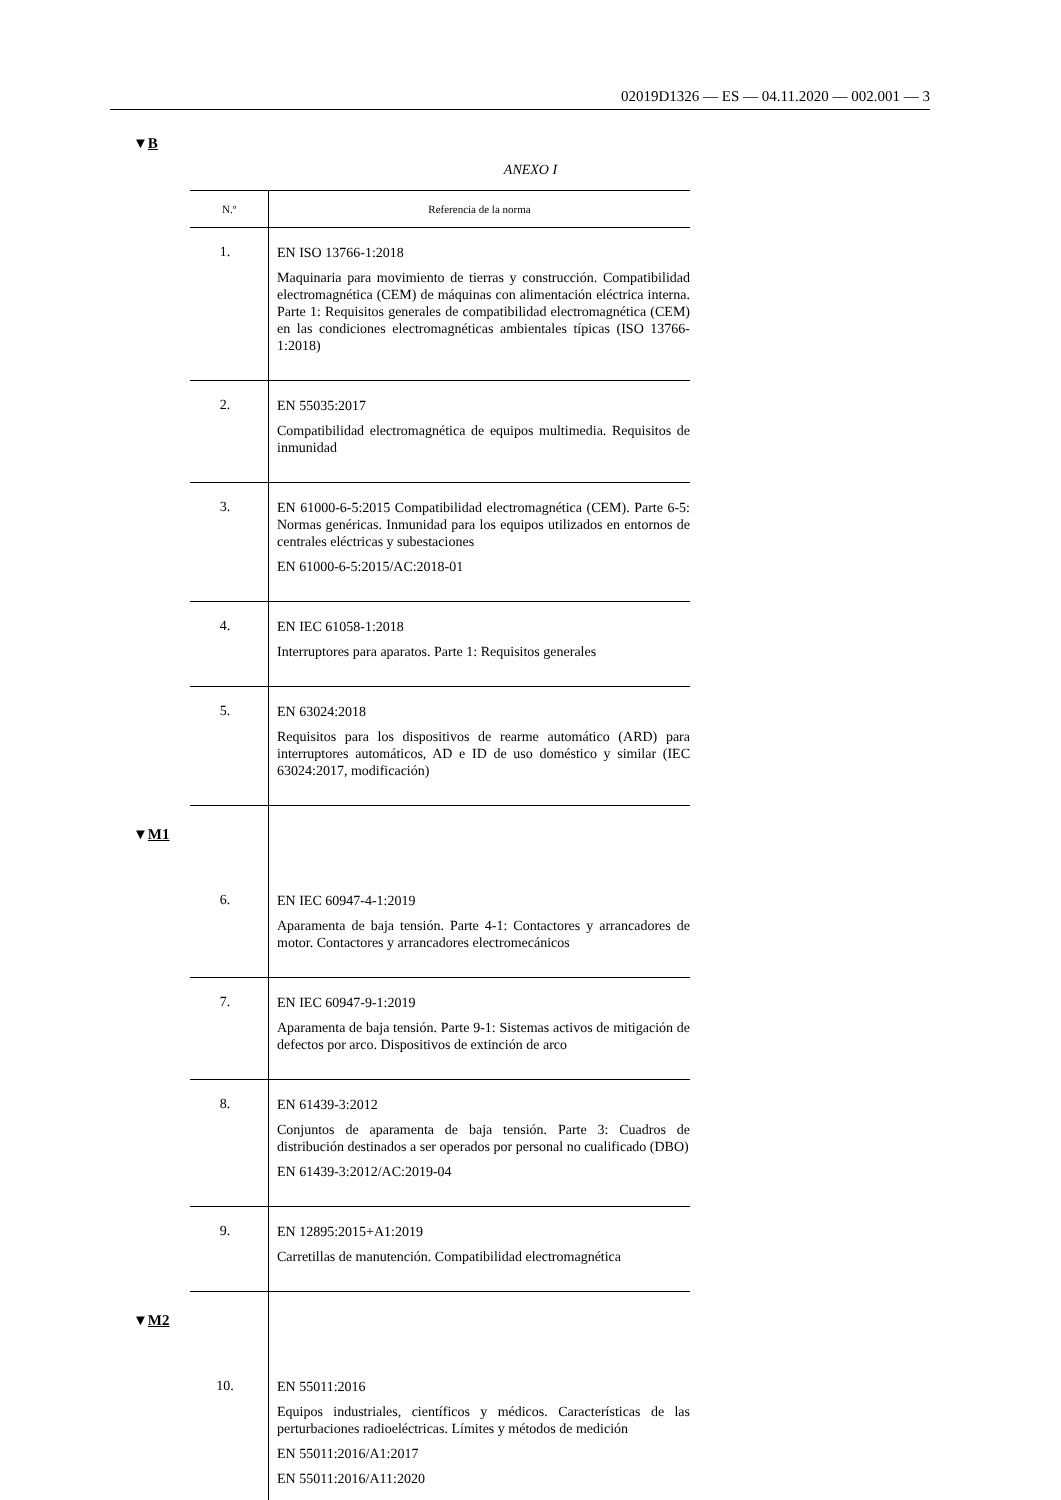02019D1326 — ES — 04.11.2020 — 002.001 — 3
▼B
ANEXO I
| N.º | Referencia de la norma |
| --- | --- |
| 1. | EN ISO 13766-1:2018 Maquinaria para movimiento de tierras y construcción. Compatibilidad electromagnética (CEM) de máquinas con alimentación eléctrica interna. Parte 1: Requisitos generales de compatibilidad electromagnética (CEM) en las condiciones electromagnéticas ambientales típicas (ISO 13766-1:2018) |
| 2. | EN 55035:2017 Compatibilidad electromagnética de equipos multimedia. Requisitos de inmunidad |
| 3. | EN 61000-6-5:2015 Compatibilidad electromagnética (CEM). Parte 6-5: Normas genéricas. Inmunidad para los equipos utilizados en entornos de centrales eléctricas y subestaciones EN 61000-6-5:2015/AC:2018-01 |
| 4. | EN IEC 61058-1:2018 Interruptores para aparatos. Parte 1: Requisitos generales |
| 5. | EN 63024:2018 Requisitos para los dispositivos de rearme automático (ARD) para interruptores automáticos, AD e ID de uso doméstico y similar (IEC 63024:2017, modificación) |
| ▼ M1 | |
| 6. | EN IEC 60947-4-1:2019 Aparamenta de baja tensión. Parte 4-1: Contactores y arrancadores de motor. Contactores y arrancadores electromecánicos |
| 7. | EN IEC 60947-9-1:2019 Aparamenta de baja tensión. Parte 9-1: Sistemas activos de mitigación de defectos por arco. Dispositivos de extinción de arco |
| 8. | EN 61439-3:2012 Conjuntos de aparamenta de baja tensión. Parte 3: Cuadros de distribución destinados a ser operados por personal no cualificado (DBO) EN 61439-3:2012/AC:2019-04 |
| 9. | EN 12895:2015+A1:2019 Carretillas de manutención. Compatibilidad electromagnética |
| ▼ M2 | |
| 10. | EN 55011:2016 Equipos industriales, científicos y médicos. Características de las perturbaciones radioeléctricas. Límites y métodos de medición EN 55011:2016/A1:2017 EN 55011:2016/A11:2020 |